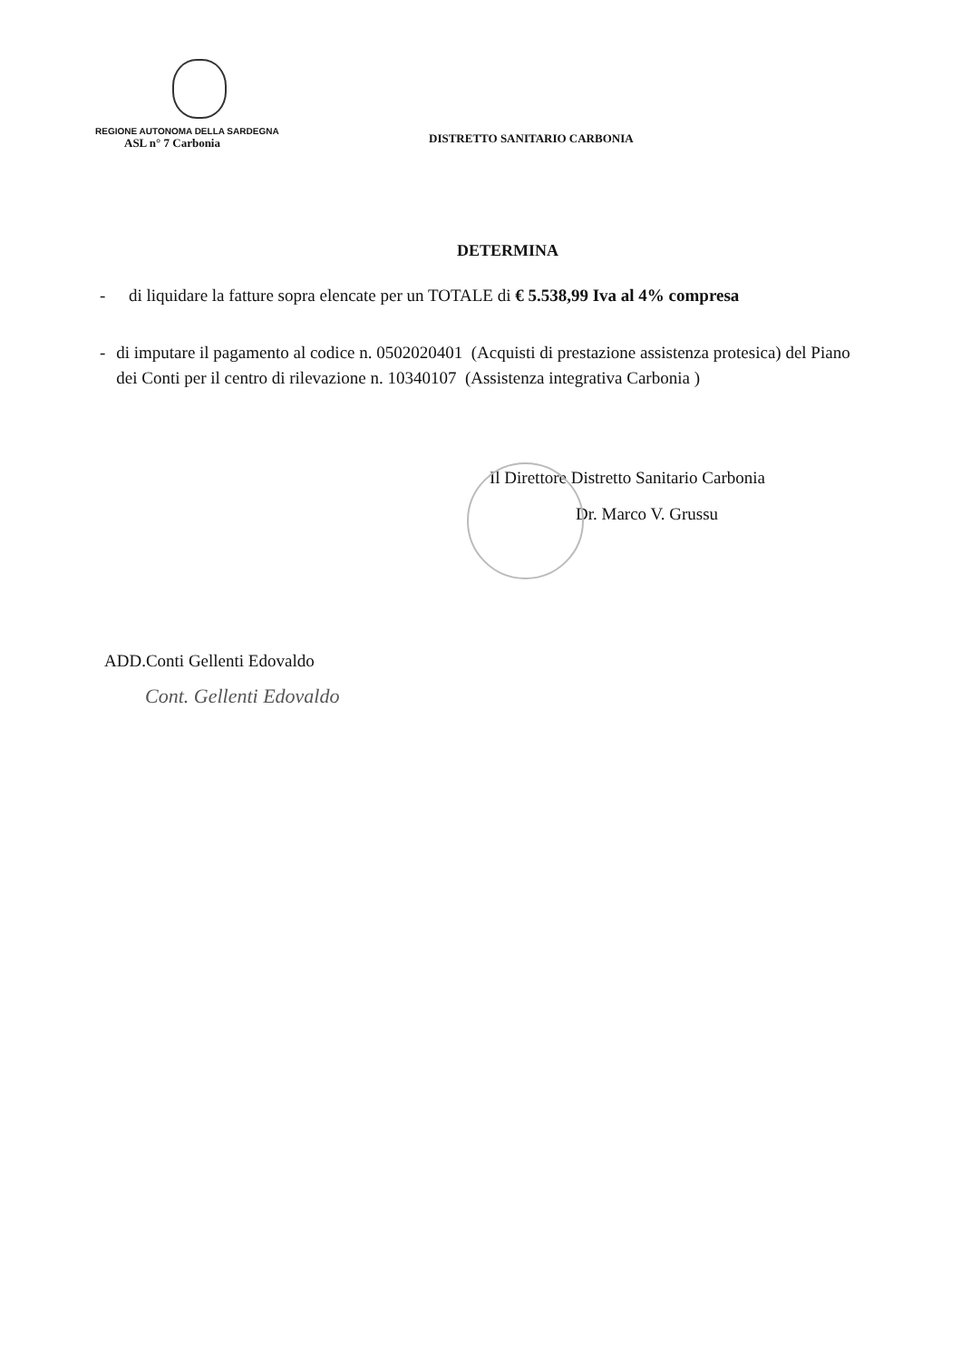REGIONE AUTONOMA DELLA SARDEGNA
ASL n° 7 Carbonia
DISTRETTO SANITARIO CARBONIA
DETERMINA
- di liquidare la fatture sopra elencate per un TOTALE di € 5.538,99 Iva al 4% compresa
- di imputare il pagamento al codice n. 0502020401 (Acquisti di prestazione assistenza protesica) del Piano dei Conti per il centro di rilevazione n. 10340107 (Assistenza integrativa Carbonia )
Il Direttore Distretto Sanitario Carbonia
Dr. Marco V. Grussu
ADD.Conti Gellenti Edovaldo
Cont. Gellenti Edovaldo